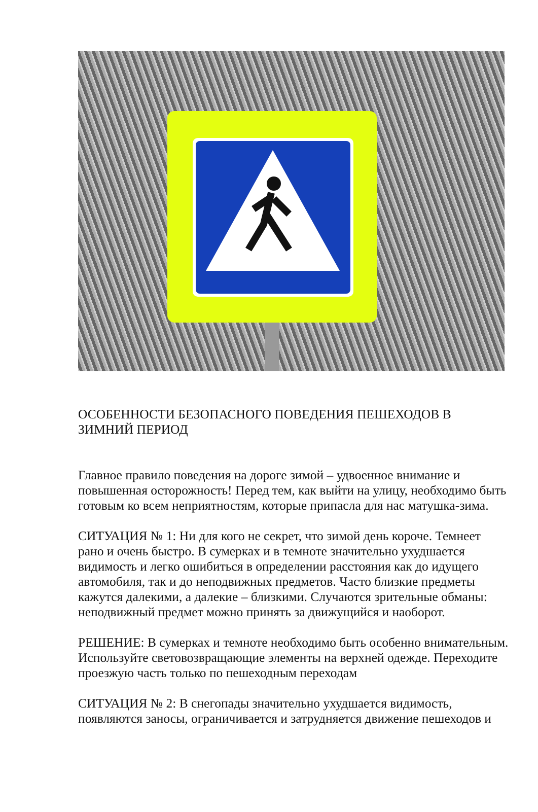ОСОБЕННОСТИ БЕЗОПАСНОГО ПОВЕДЕНИЯ ПЕШЕХОДОВ В ЗИМНИЙ ПЕРИОД
Главное правило поведения на дороге зимой – удвоенное внимание и повышенная осторожность! Перед тем, как выйти на улицу, необходимо быть готовым ко всем неприятностям, которые припасла для нас матушка-зима.
СИТУАЦИЯ № 1: Ни для кого не секрет, что зимой день короче. Темнеет рано и очень быстро. В сумерках и в темноте значительно ухудшается видимость и легко ошибиться в определении расстояния как до идущего автомобиля, так и до неподвижных предметов. Часто близкие предметы кажутся далекими, а далекие – близкими. Случаются зрительные обманы: неподвижный предмет можно принять за движущийся и наоборот.
РЕШЕНИЕ: В сумерках и темноте необходимо быть особенно внимательным. Используйте световозвращающие элементы на верхней одежде. Переходите проезжую часть только по пешеходным переходам
СИТУАЦИЯ № 2: В снегопады значительно ухудшается видимость, появляются заносы, ограничивается и затрудняется движение пешеходов и